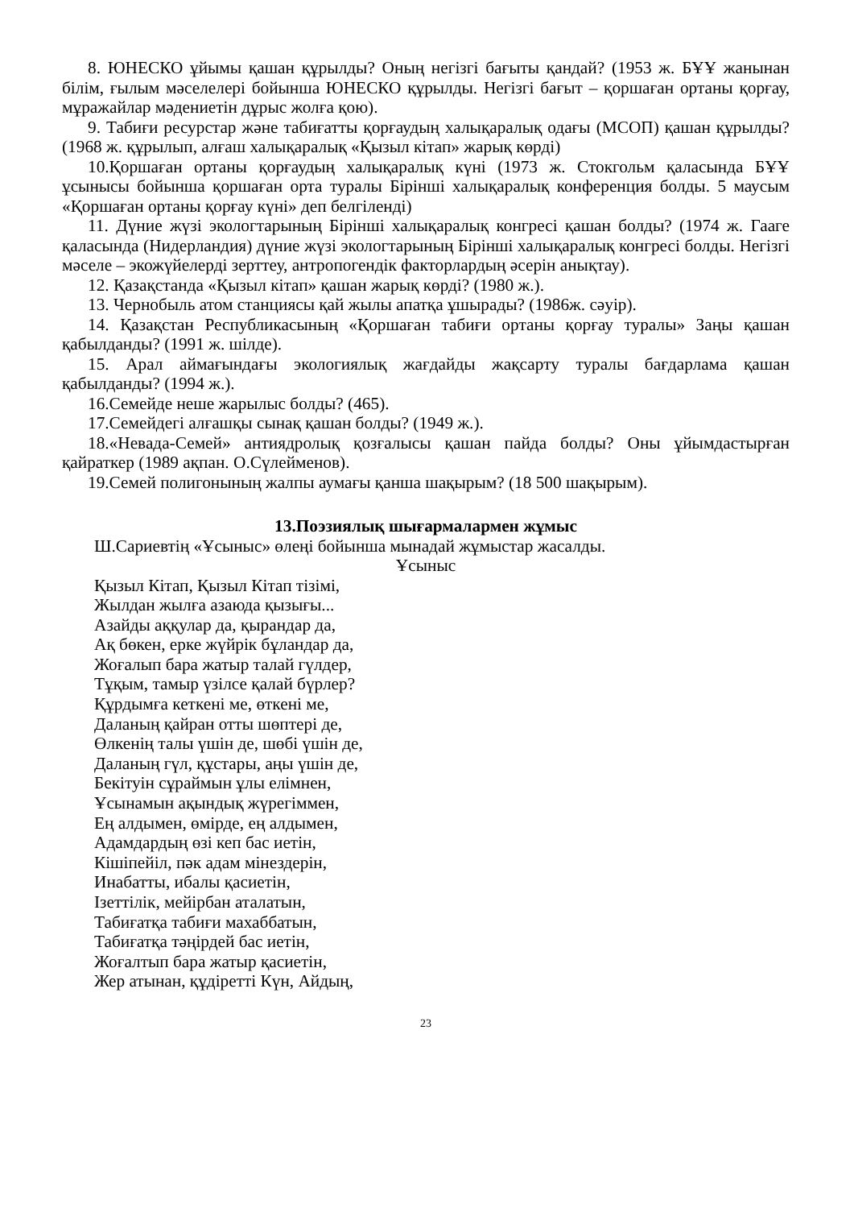8. ЮНЕСКО ұйымы қашан құрылды? Оның негізгі бағыты қандай? (1953 ж. БҰҰ жанынан білім, ғылым мәселелері бойынша ЮНЕСКО құрылды. Негізгі бағыт – қоршаған ортаны қорғау, мұражайлар мәдениетін дұрыс жолға қою).
9. Табиғи ресурстар және табиғатты қорғаудың халықаралық одағы (МСОП) қашан құрылды? (1968 ж. құрылып, алғаш халықаралық «Қызыл кітап» жарық көрді)
10.Қоршаған ортаны қорғаудың халықаралық күні (1973 ж. Стокгольм қаласында БҰҰ ұсынысы бойынша қоршаған орта туралы Бірінші халықаралық конференция болды. 5 маусым «Қоршаған ортаны қорғау күні» деп белгіленді)
11. Дүние жүзі экологтарының Бірінші халықаралық конгресі қашан болды? (1974 ж. Гааге қаласында (Нидерландия) дүние жүзі экологтарының Бірінші халықаралық конгресі болды. Негізгі мәселе – экожүйелерді зерттеу, антропогендік факторлардың әсерін анықтау).
12. Қазақстанда «Қызыл кітап» қашан жарық көрді? (1980 ж.).
13. Чернобыль атом станциясы қай жылы апатқа ұшырады? (1986ж. сәуір).
14. Қазақстан Республикасының «Қоршаған табиғи ортаны қорғау туралы» Заңы қашан қабылданды? (1991 ж. шілде).
15. Арал аймағындағы экологиялық жағдайды жақсарту туралы бағдарлама қашан қабылданды? (1994 ж.).
16.Семейде неше жарылыс болды? (465).
17.Семейдегі алғашқы сынақ қашан болды? (1949 ж.).
18.«Невада-Семей» антиядролық қозғалысы қашан пайда болды? Оны ұйымдастырған қайраткер (1989 ақпан. О.Сүлейменов).
19.Семей полигонының жалпы аумағы қанша шақырым? (18 500 шақырым).
13.Поэзиялық шығармалармен жұмыс
Ш.Сариевтің «Ұсыныс» өлеңі бойынша мынадай жұмыстар жасалды.
Ұсыныс
Қызыл Кітап, Қызыл Кітап тізімі,
Жылдан жылға азаюда қызығы...
Азайды аққулар да, қырандар да,
Ақ бөкен, ерке жүйрік бұландар да,
Жоғалып бара жатыр талай гүлдер,
Тұқым, тамыр үзілсе қалай бүрлер?
Құрдымға кеткені ме, өткені ме,
Даланың қайран отты шөптері де,
Өлкенің талы үшін де, шөбі үшін де,
Даланың гүл, құстары, аңы үшін де,
Бекітуін сұраймын ұлы елімнен,
Ұсынамын ақындық жүрегіммен,
Ең алдымен, өмірде, ең алдымен,
Адамдардың өзі кеп бас иетін,
Кішіпейіл, пәк адам мінездерін,
Инабатты, ибалы қасиетін,
Ізеттілік, мейірбан аталатын,
Табиғатқа табиғи махаббатын,
Табиғатқа тәңірдей бас иетін,
Жоғалтып бара жатыр қасиетін,
Жер атынан, құдіретті Күн, Айдың,
23